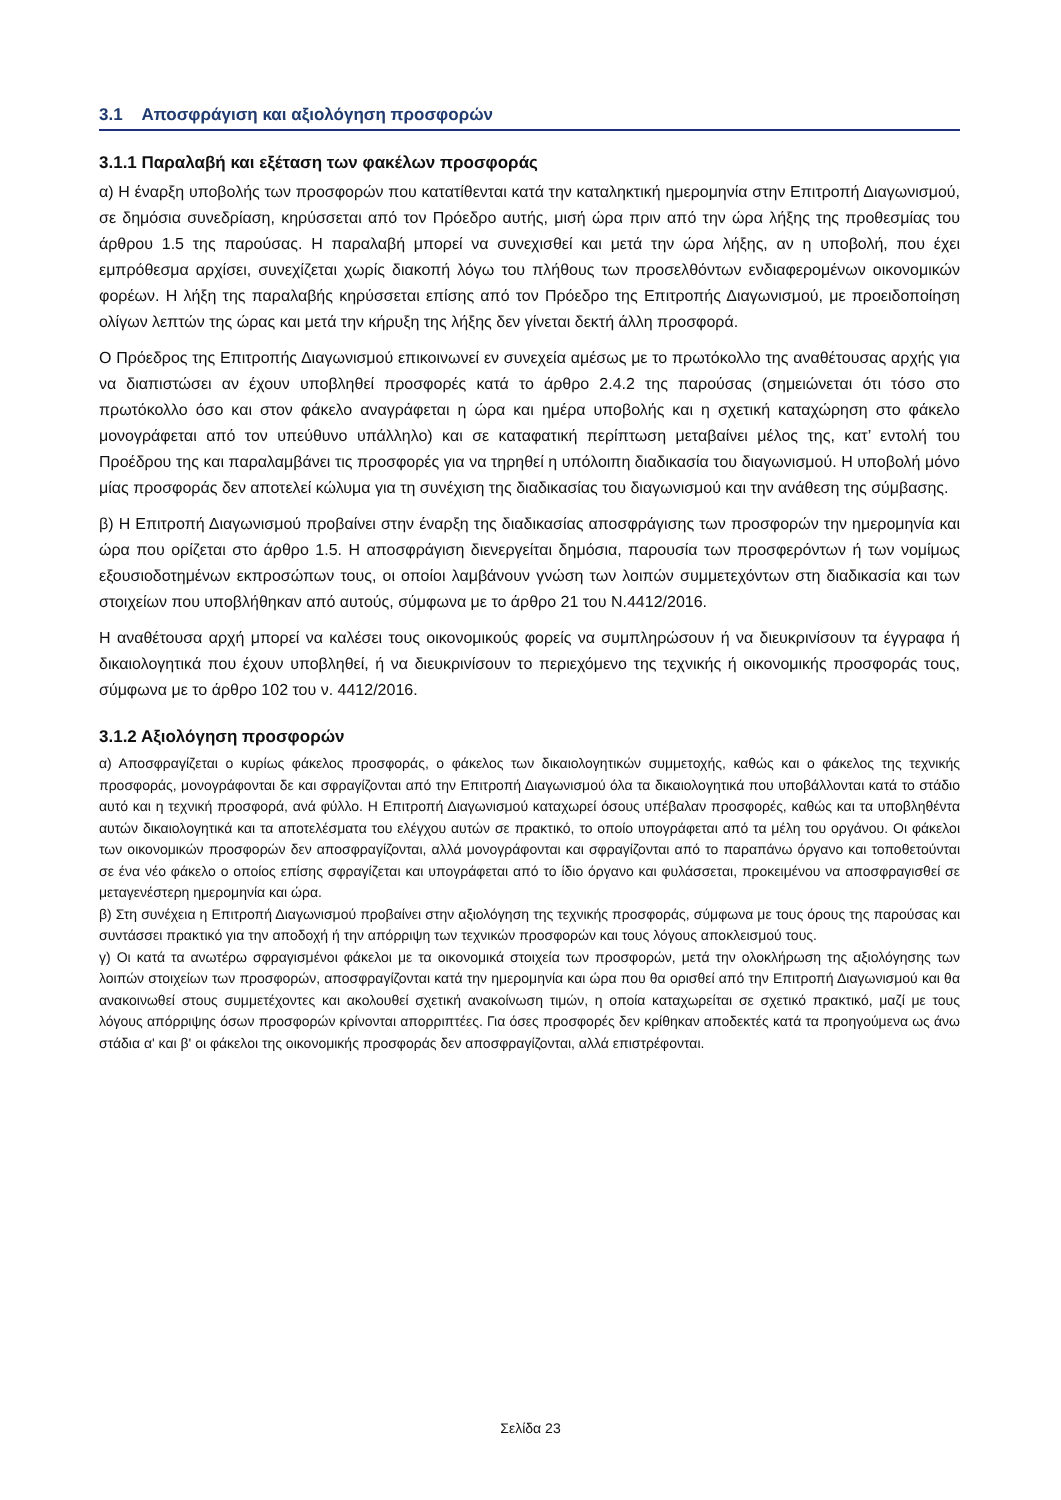3.1 Αποσφράγιση και αξιολόγηση προσφορών
3.1.1 Παραλαβή και εξέταση των φακέλων προσφοράς
α) Η έναρξη υποβολής των προσφορών που κατατίθενται κατά την καταληκτική ημερομηνία στην Επιτροπή Διαγωνισμού, σε δημόσια συνεδρίαση, κηρύσσεται από τον Πρόεδρο αυτής, μισή ώρα πριν από την ώρα λήξης της προθεσμίας του άρθρου 1.5 της παρούσας. Η παραλαβή μπορεί να συνεχισθεί και μετά την ώρα λήξης, αν η υποβολή, που έχει εμπρόθεσμα αρχίσει, συνεχίζεται χωρίς διακοπή λόγω του πλήθους των προσελθόντων ενδιαφερομένων οικονομικών φορέων. Η λήξη της παραλαβής κηρύσσεται επίσης από τον Πρόεδρο της Επιτροπής Διαγωνισμού, με προειδοποίηση ολίγων λεπτών της ώρας και μετά την κήρυξη της λήξης δεν γίνεται δεκτή άλλη προσφορά.
Ο Πρόεδρος της Επιτροπής Διαγωνισμού επικοινωνεί εν συνεχεία αμέσως με το πρωτόκολλο της αναθέτουσας αρχής για να διαπιστώσει αν έχουν υποβληθεί προσφορές κατά το άρθρο 2.4.2 της παρούσας (σημειώνεται ότι τόσο στο πρωτόκολλο όσο και στον φάκελο αναγράφεται η ώρα και ημέρα υποβολής και η σχετική καταχώρηση στο φάκελο μονογράφεται από τον υπεύθυνο υπάλληλο) και σε καταφατική περίπτωση μεταβαίνει μέλος της, κατ’ εντολή του Προέδρου της και παραλαμβάνει τις προσφορές για να τηρηθεί η υπόλοιπη διαδικασία του διαγωνισμού. Η υποβολή μόνο μίας προσφοράς δεν αποτελεί κώλυμα για τη συνέχιση της διαδικασίας του διαγωνισμού και την ανάθεση της σύμβασης.
β) Η Επιτροπή Διαγωνισμού προβαίνει στην έναρξη της διαδικασίας αποσφράγισης των προσφορών την ημερομηνία και ώρα που ορίζεται στο άρθρο 1.5. Η αποσφράγιση διενεργείται δημόσια, παρουσία των προσφερόντων ή των νομίμως εξουσιοδοτημένων εκπροσώπων τους, οι οποίοι λαμβάνουν γνώση των λοιπών συμμετεχόντων στη διαδικασία και των στοιχείων που υποβλήθηκαν από αυτούς, σύμφωνα με το άρθρο 21 του Ν.4412/2016.
Η αναθέτουσα αρχή μπορεί να καλέσει τους οικονομικούς φορείς να συμπληρώσουν ή να διευκρινίσουν τα έγγραφα ή δικαιολογητικά που έχουν υποβληθεί, ή να διευκρινίσουν το περιεχόμενο της τεχνικής ή οικονομικής προσφοράς τους, σύμφωνα με το άρθρο 102 του ν. 4412/2016.
3.1.2 Αξιολόγηση προσφορών
α) Αποσφραγίζεται ο κυρίως φάκελος προσφοράς, ο φάκελος των δικαιολογητικών συμμετοχής, καθώς και ο φάκελος της τεχνικής προσφοράς, μονογράφονται δε και σφραγίζονται από την Επιτροπή Διαγωνισμού όλα τα δικαιολογητικά που υποβάλλονται κατά το στάδιο αυτό και η τεχνική προσφορά, ανά φύλλο. Η Επιτροπή Διαγωνισμού καταχωρεί όσους υπέβαλαν προσφορές, καθώς και τα υποβληθέντα αυτών δικαιολογητικά και τα αποτελέσματα του ελέγχου αυτών σε πρακτικό, το οποίο υπογράφεται από τα μέλη του οργάνου. Οι φάκελοι των οικονομικών προσφορών δεν αποσφραγίζονται, αλλά μονογράφονται και σφραγίζονται από το παραπάνω όργανο και τοποθετούνται σε ένα νέο φάκελο ο οποίος επίσης σφραγίζεται και υπογράφεται από το ίδιο όργανο και φυλάσσεται, προκειμένου να αποσφραγισθεί σε μεταγενέστερη ημερομηνία και ώρα.
β) Στη συνέχεια η Επιτροπή Διαγωνισμού προβαίνει στην αξιολόγηση της τεχνικής προσφοράς, σύμφωνα με τους όρους της παρούσας και συντάσσει πρακτικό για την αποδοχή ή την απόρριψη των τεχνικών προσφορών και τους λόγους αποκλεισμού τους.
γ) Οι κατά τα ανωτέρω σφραγισμένοι φάκελοι με τα οικονομικά στοιχεία των προσφορών, μετά την ολοκλήρωση της αξιολόγησης των λοιπών στοιχείων των προσφορών, αποσφραγίζονται κατά την ημερομηνία και ώρα που θα ορισθεί από την Επιτροπή Διαγωνισμού και θα ανακοινωθεί στους συμμετέχοντες και ακολουθεί σχετική ανακοίνωση τιμών, η οποία καταχωρείται σε σχετικό πρακτικό, μαζί με τους λόγους απόρριψης όσων προσφορών κρίνονται απορριπτέες. Για όσες προσφορές δεν κρίθηκαν αποδεκτές κατά τα προηγούμενα ως άνω στάδια α' και β' οι φάκελοι της οικονομικής προσφοράς δεν αποσφραγίζονται, αλλά επιστρέφονται.
Σελίδα 23